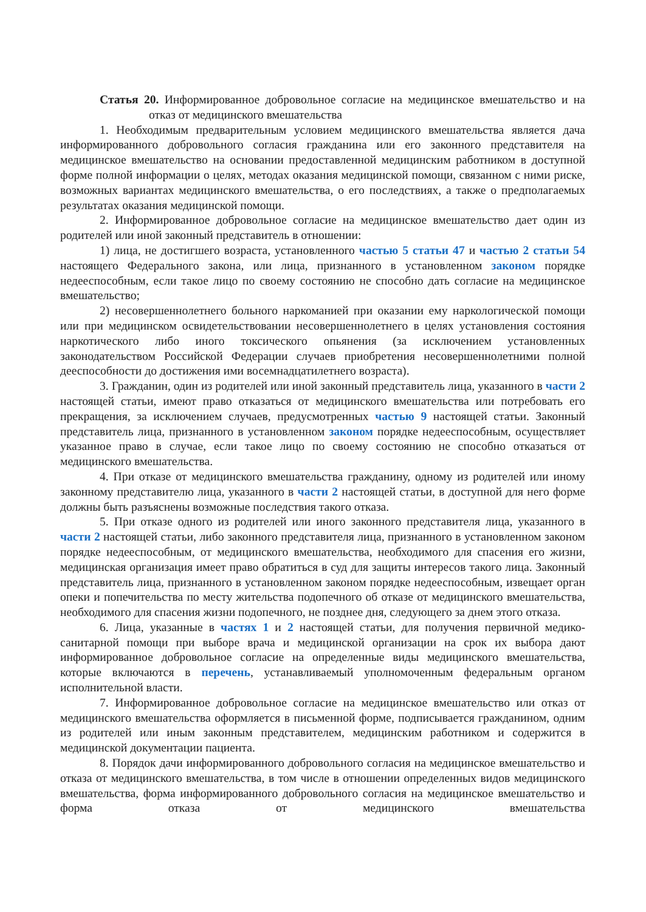Статья 20. Информированное добровольное согласие на медицинское вмешательство и на отказ от медицинского вмешательства
1. Необходимым предварительным условием медицинского вмешательства является дача информированного добровольного согласия гражданина или его законного представителя на медицинское вмешательство на основании предоставленной медицинским работником в доступной форме полной информации о целях, методах оказания медицинской помощи, связанном с ними риске, возможных вариантах медицинского вмешательства, о его последствиях, а также о предполагаемых результатах оказания медицинской помощи.
2. Информированное добровольное согласие на медицинское вмешательство дает один из родителей или иной законный представитель в отношении:
1) лица, не достигшего возраста, установленного частью 5 статьи 47 и частью 2 статьи 54 настоящего Федерального закона, или лица, признанного в установленном законом порядке недееспособным, если такое лицо по своему состоянию не способно дать согласие на медицинское вмешательство;
2) несовершеннолетнего больного наркоманией при оказании ему наркологической помощи или при медицинском освидетельствовании несовершеннолетнего в целях установления состояния наркотического либо иного токсического опьянения (за исключением установленных законодательством Российской Федерации случаев приобретения несовершеннолетними полной дееспособности до достижения ими восемнадцатилетнего возраста).
3. Гражданин, один из родителей или иной законный представитель лица, указанного в части 2 настоящей статьи, имеют право отказаться от медицинского вмешательства или потребовать его прекращения, за исключением случаев, предусмотренных частью 9 настоящей статьи. Законный представитель лица, признанного в установленном законом порядке недееспособным, осуществляет указанное право в случае, если такое лицо по своему состоянию не способно отказаться от медицинского вмешательства.
4. При отказе от медицинского вмешательства гражданину, одному из родителей или иному законному представителю лица, указанного в части 2 настоящей статьи, в доступной для него форме должны быть разъяснены возможные последствия такого отказа.
5. При отказе одного из родителей или иного законного представителя лица, указанного в части 2 настоящей статьи, либо законного представителя лица, признанного в установленном законом порядке недееспособным, от медицинского вмешательства, необходимого для спасения его жизни, медицинская организация имеет право обратиться в суд для защиты интересов такого лица. Законный представитель лица, признанного в установленном законом порядке недееспособным, извещает орган опеки и попечительства по месту жительства подопечного об отказе от медицинского вмешательства, необходимого для спасения жизни подопечного, не позднее дня, следующего за днем этого отказа.
6. Лица, указанные в частях 1 и 2 настоящей статьи, для получения первичной медико-санитарной помощи при выборе врача и медицинской организации на срок их выбора дают информированное добровольное согласие на определенные виды медицинского вмешательства, которые включаются в перечень, устанавливаемый уполномоченным федеральным органом исполнительной власти.
7. Информированное добровольное согласие на медицинское вмешательство или отказ от медицинского вмешательства оформляется в письменной форме, подписывается гражданином, одним из родителей или иным законным представителем, медицинским работником и содержится в медицинской документации пациента.
8. Порядок дачи информированного добровольного согласия на медицинское вмешательство и отказа от медицинского вмешательства, в том числе в отношении определенных видов медицинского вмешательства, форма информированного добровольного согласия на медицинское вмешательство и форма отказа от медицинского вмешательства